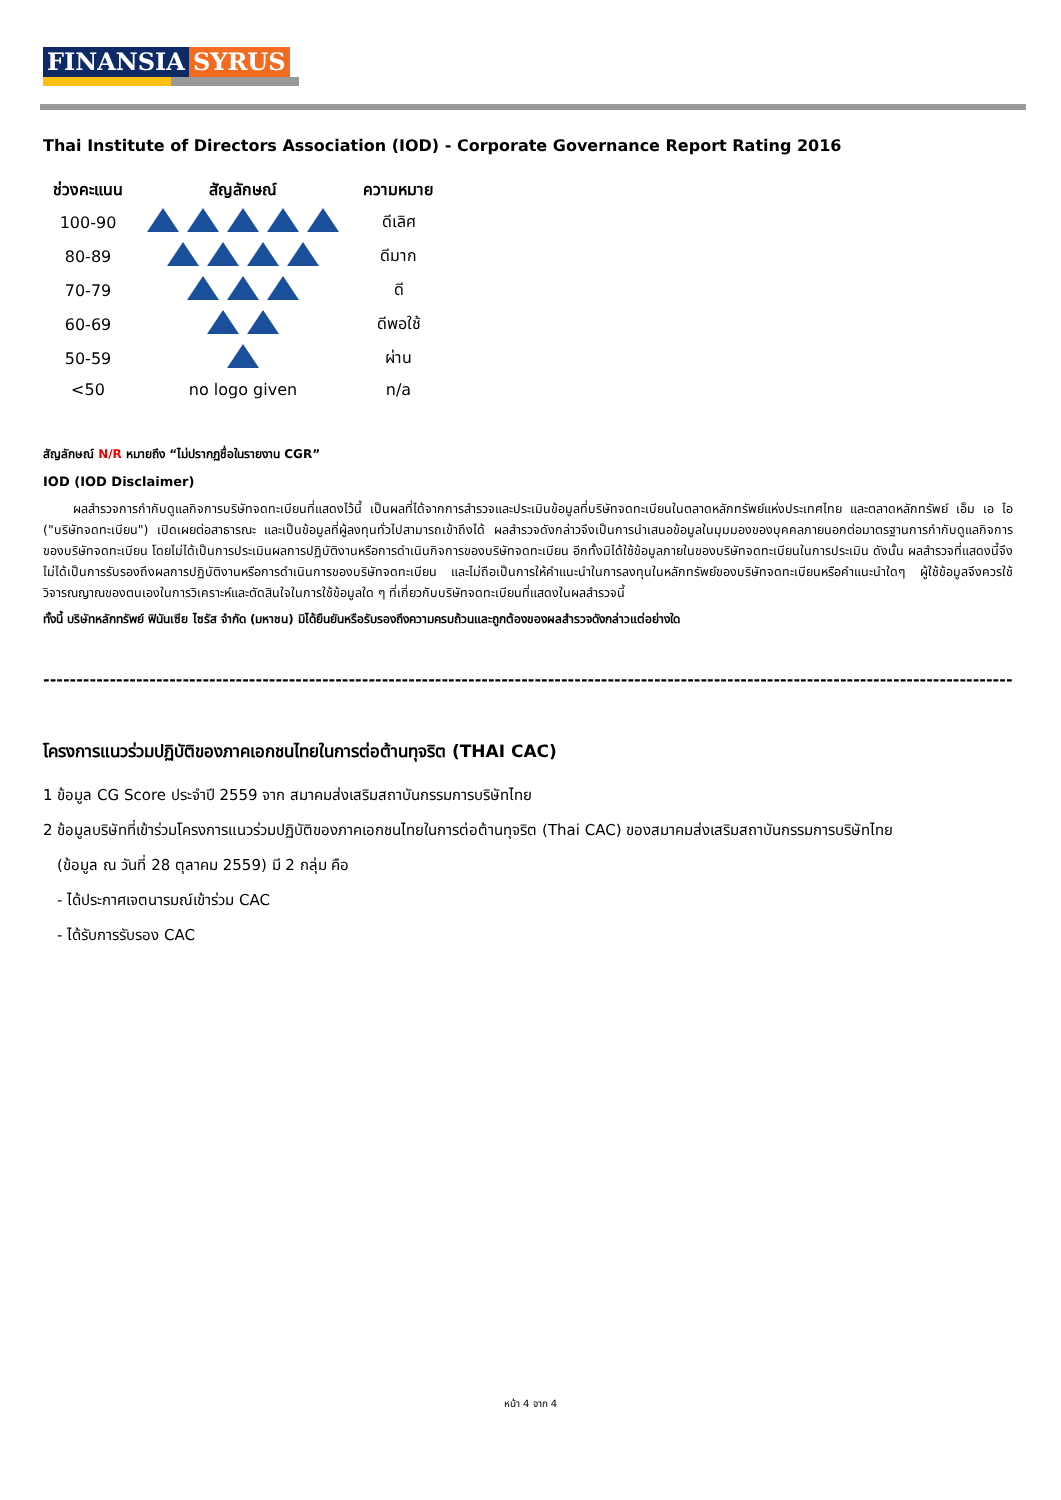FINANSIA SYRUS
Thai Institute of Directors Association (IOD) - Corporate Governance Report Rating 2016
| ช่วงคะแนน | สัญลักษณ์ | ความหมาย |
| --- | --- | --- |
| 100-90 | | ดีเลิศ |
| 80-89 | | ดีมาก |
| 70-79 | | ดี |
| 60-69 | | ดีพอใช้ |
| 50-59 | | ผ่าน |
| <50 | no logo given | n/a |
สัญลักษณ์ N/R หมายถึง “ไม่ปรากฏชื่อในรายงาน CGR”
IOD (IOD Disclaimer)
ผลสำรวจการกำกับดูแลกิจการบริษัทจดทะเบียนที่แสดงไว้นี้ เป็นผลที่ได้จากการสำรวจและประเมินข้อมูลที่บริษัทจดทะเบียนในตลาดหลักทรัพย์แห่งประเทศไทย และตลาดหลักทรัพย์ เอ็ม เอ ไอ ("บริษัทจดทะเบียน") เปิดเผยต่อสาธารณะ และเป็นข้อมูลที่ผู้ลงทุนทั่วไปสามารถเข้าถึงได้ ผลสำรวจดังกล่าวจึงเป็นการนำเสนอข้อมูลในมุมมองของบุคคลภายนอกต่อมาตรฐานการกำกับดูแลกิจการของบริษัทจดทะเบียน โดยไม่ได้เป็นการประเมินผลการปฏิบัติงานหรือการดำเนินกิจการของบริษัทจดทะเบียน อีกทั้งมิได้ใช้ข้อมูลภายในของบริษัทจดทะเบียนในการประเมิน ดังนั้น ผลสำรวจที่แสดงนี้จึงไม่ได้เป็นการรับรองถึงผลการปฏิบัติงานหรือการดำเนินการของบริษัทจดทะเบียน และไม่ถือเป็นการให้คำแนะนำในการลงทุนในหลักทรัพย์ของบริษัทจดทะเบียนหรือคำแนะนำใดๆ ผู้ใช้ข้อมูลจึงควรใช้วิจารณญาณของตนเองในการวิเคราะห์และตัดสินใจในการใช้ข้อมูลใด ๆ ที่เกี่ยวกับบริษัทจดทะเบียนที่แสดงในผลสำรวจนี้
ทั้งนี้ บริษัทหลักทรัพย์ ฟินันเซีย ไซรัส จำกัด (มหาชน) มิได้ยืนยันหรือรับรองถึงความครบถ้วนและถูกต้องของผลสำรวจดังกล่าวแต่อย่างใด
------------------------------------------------------------------------------------------------------------------------------------------------------------
โครงการแนวร่วมปฏิบัติของภาคเอกชนไทยในการต่อต้านทุจริต (THAI CAC)
1 ข้อมูล CG Score ประจำปี 2559 จาก สมาคมส่งเสริมสถาบันกรรมการบริษัทไทย
2 ข้อมูลบริษัทที่เข้าร่วมโครงการแนวร่วมปฏิบัติของภาคเอกชนไทยในการต่อต้านทุจริต (Thai CAC) ของสมาคมส่งเสริมสถาบันกรรมการบริษัทไทย
(ข้อมูล ณ วันที่ 28 ตุลาคม 2559) มี 2 กลุ่ม คือ
- ได้ประกาศเจตนารมณ์เข้าร่วม CAC
- ได้รับการรับรอง CAC
หน้า 4 จาก 4